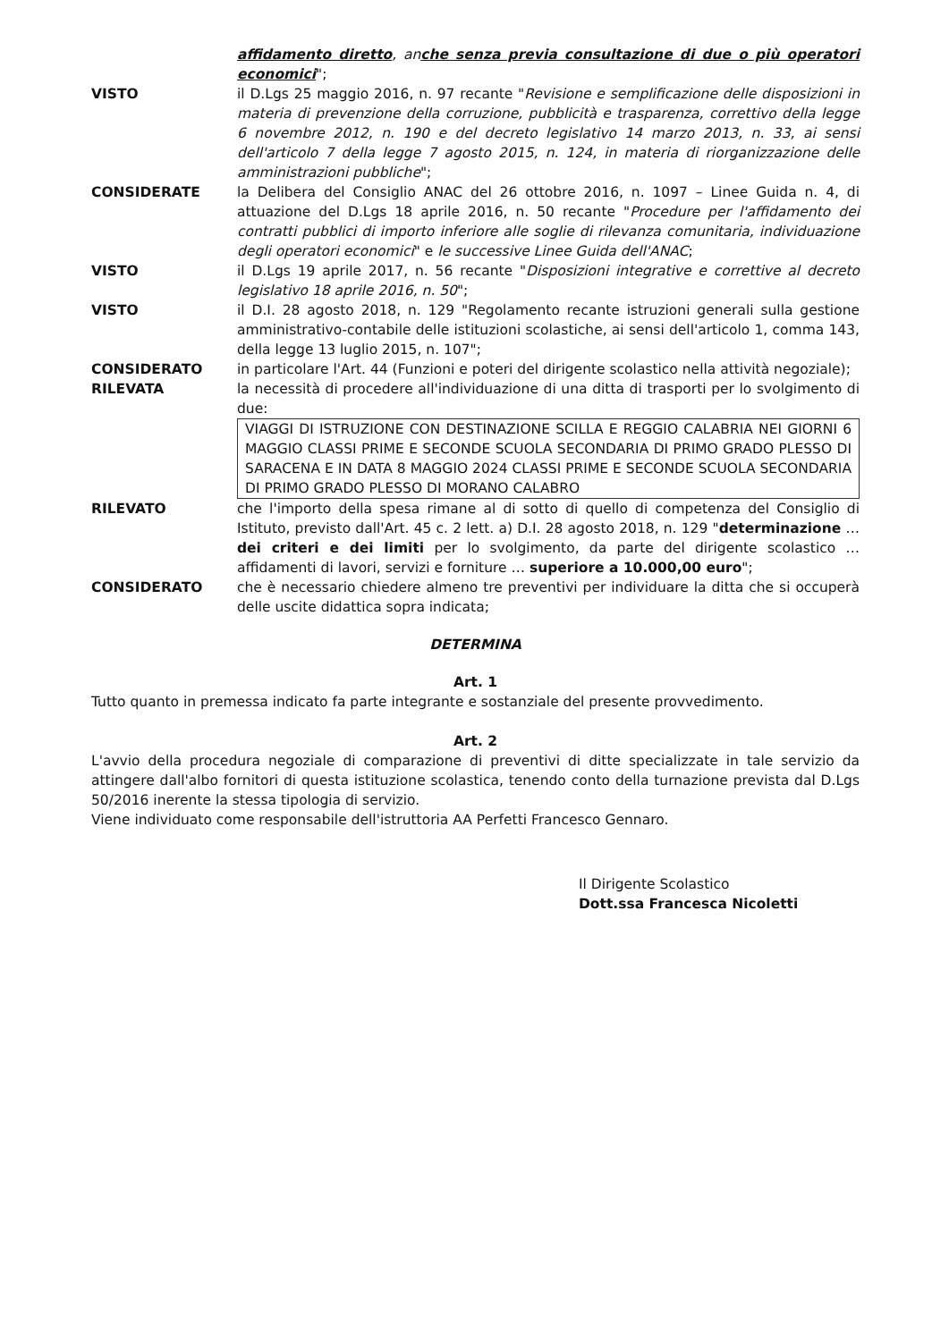affidamento diretto, anche senza previa consultazione di due o più operatori economici";
VISTO il D.Lgs 25 maggio 2016, n. 97 recante "Revisione e semplificazione delle disposizioni in materia di prevenzione della corruzione, pubblicità e trasparenza, correttivo della legge 6 novembre 2012, n. 190 e del decreto legislativo 14 marzo 2013, n. 33, ai sensi dell'articolo 7 della legge 7 agosto 2015, n. 124, in materia di riorganizzazione delle amministrazioni pubbliche";
CONSIDERATE la Delibera del Consiglio ANAC del 26 ottobre 2016, n. 1097 – Linee Guida n. 4, di attuazione del D.Lgs 18 aprile 2016, n. 50 recante "Procedure per l'affidamento dei contratti pubblici di importo inferiore alle soglie di rilevanza comunitaria, individuazione degli operatori economici" e le successive Linee Guida dell'ANAC;
VISTO il D.Lgs 19 aprile 2017, n. 56 recante "Disposizioni integrative e correttive al decreto legislativo 18 aprile 2016, n. 50";
VISTO il D.I. 28 agosto 2018, n. 129 "Regolamento recante istruzioni generali sulla gestione amministrativo-contabile delle istituzioni scolastiche, ai sensi dell'articolo 1, comma 143, della legge 13 luglio 2015, n. 107";
CONSIDERATO in particolare l'Art. 44 (Funzioni e poteri del dirigente scolastico nella attività negoziale);
RILEVATA la necessità di procedere all'individuazione di una ditta di trasporti per lo svolgimento di due:
VIAGGI DI ISTRUZIONE CON DESTINAZIONE SCILLA E REGGIO CALABRIA NEI GIORNI 6 MAGGIO CLASSI PRIME E SECONDE SCUOLA SECONDARIA DI PRIMO GRADO PLESSO DI SARACENA E IN DATA 8 MAGGIO 2024 CLASSI PRIME E SECONDE SCUOLA SECONDARIA DI PRIMO GRADO PLESSO DI MORANO CALABRO
RILEVATO che l'importo della spesa rimane al di sotto di quello di competenza del Consiglio di Istituto, previsto dall'Art. 45 c. 2 lett. a) D.I. 28 agosto 2018, n. 129 "determinazione … dei criteri e dei limiti per lo svolgimento, da parte del dirigente scolastico … affidamenti di lavori, servizi e forniture … superiore a 10.000,00 euro";
CONSIDERATO che è necessario chiedere almeno tre preventivi per individuare la ditta che si occuperà delle uscite didattica sopra indicata;
DETERMINA
Art. 1
Tutto quanto in premessa indicato fa parte integrante e sostanziale del presente provvedimento.
Art. 2
L'avvio della procedura negoziale di comparazione di preventivi di ditte specializzate in tale servizio da attingere dall'albo fornitori di questa istituzione scolastica, tenendo conto della turnazione prevista dal D.Lgs 50/2016 inerente la stessa tipologia di servizio.
Viene individuato come responsabile dell'istruttoria AA Perfetti Francesco Gennaro.
Il Dirigente Scolastico
Dott.ssa Francesca Nicoletti